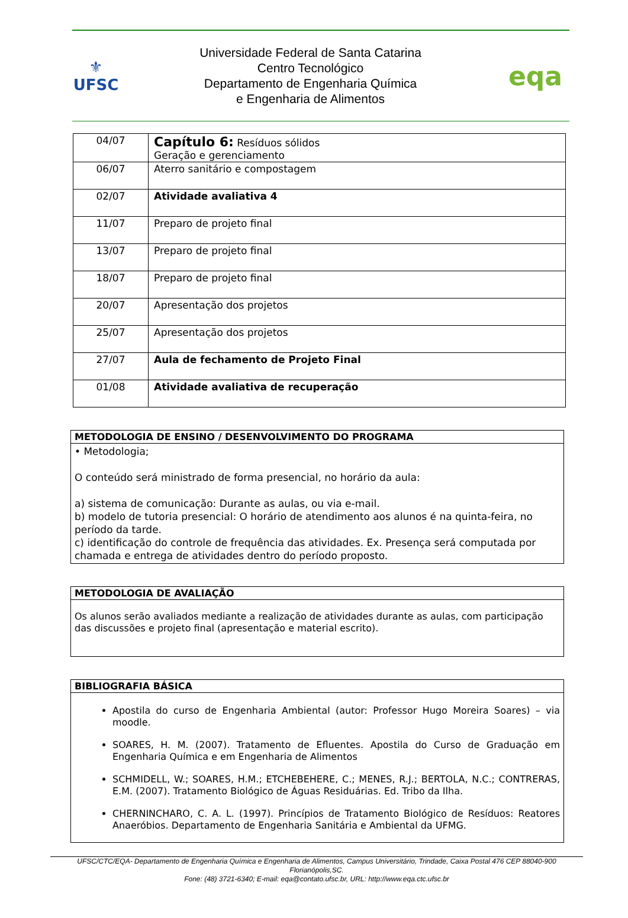⚜
UFSC
Universidade Federal de Santa Catarina
Centro Tecnológico
Departamento de Engenharia Química
e Engenharia de Alimentos
eqa
| 04/07 | Capítulo 6: Resíduos sólidos Geração e gerenciamento |
| 06/07 | Aterro sanitário e compostagem |
| 02/07 | Atividade avaliativa 4 |
| 11/07 | Preparo de projeto final |
| 13/07 | Preparo de projeto final |
| 18/07 | Preparo de projeto final |
| 20/07 | Apresentação dos projetos |
| 25/07 | Apresentação dos projetos |
| 27/07 | Aula de fechamento de Projeto Final |
| 01/08 | Atividade avaliativa de recuperação |
METODOLOGIA DE ENSINO / DESENVOLVIMENTO DO PROGRAMA
• Metodologia;
O conteúdo será ministrado de forma presencial, no horário da aula:
a) sistema de comunicação: Durante as aulas, ou via e-mail.
b) modelo de tutoria presencial: O horário de atendimento aos alunos é na quinta-feira, no período da tarde.
c) identificação do controle de frequência das atividades. Ex. Presença será computada por chamada e entrega de atividades dentro do período proposto.
METODOLOGIA DE AVALIAÇÃO
Os alunos serão avaliados mediante a realização de atividades durante as aulas, com participação das discussões e projeto final (apresentação e material escrito).
BIBLIOGRAFIA BÁSICA
Apostila do curso de Engenharia Ambiental (autor: Professor Hugo Moreira Soares) – via moodle.
SOARES, H. M. (2007). Tratamento de Efluentes. Apostila do Curso de Graduação em Engenharia Química e em Engenharia de Alimentos
SCHMIDELL, W.; SOARES, H.M.; ETCHEBEHERE, C.; MENES, R.J.; BERTOLA, N.C.; CONTRERAS, E.M. (2007). Tratamento Biológico de Águas Residuárias. Ed. Tribo da Ilha.
CHERNINCHARO, C. A. L. (1997). Princípios de Tratamento Biológico de Resíduos: Reatores Anaeróbios. Departamento de Engenharia Sanitária e Ambiental da UFMG.
UFSC/CTC/EQA- Departamento de Engenharia Química e Engenharia de Alimentos, Campus Universitário, Trindade, Caixa Postal 476 CEP 88040-900 Florianópolis,SC.
Fone: (48) 3721-6340; E-mail: eqa@contato.ufsc.br, URL: http://www.eqa.ctc.ufsc.br